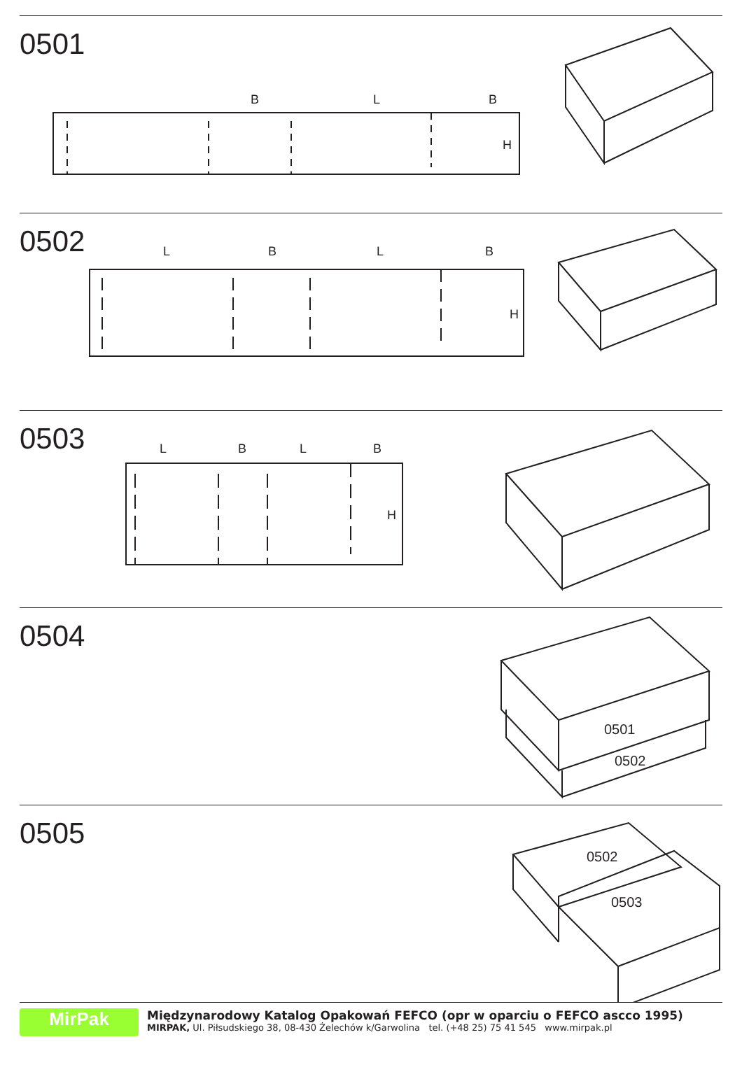0501
B
L
B
H
0502
L
B
L
B
H
0503
L
B
L
B
H
0504
0501
0502
0505
0502
0503
MirPak
Międzynarodowy Katalog Opakowań FEFCO (opr w oparciu o FEFCO ascco 1995)
MIRPAK, Ul. Piłsudskiego 38, 08-430 Żelechów k/Garwolina tel. (+48 25) 75 41 545 www.mirpak.pl